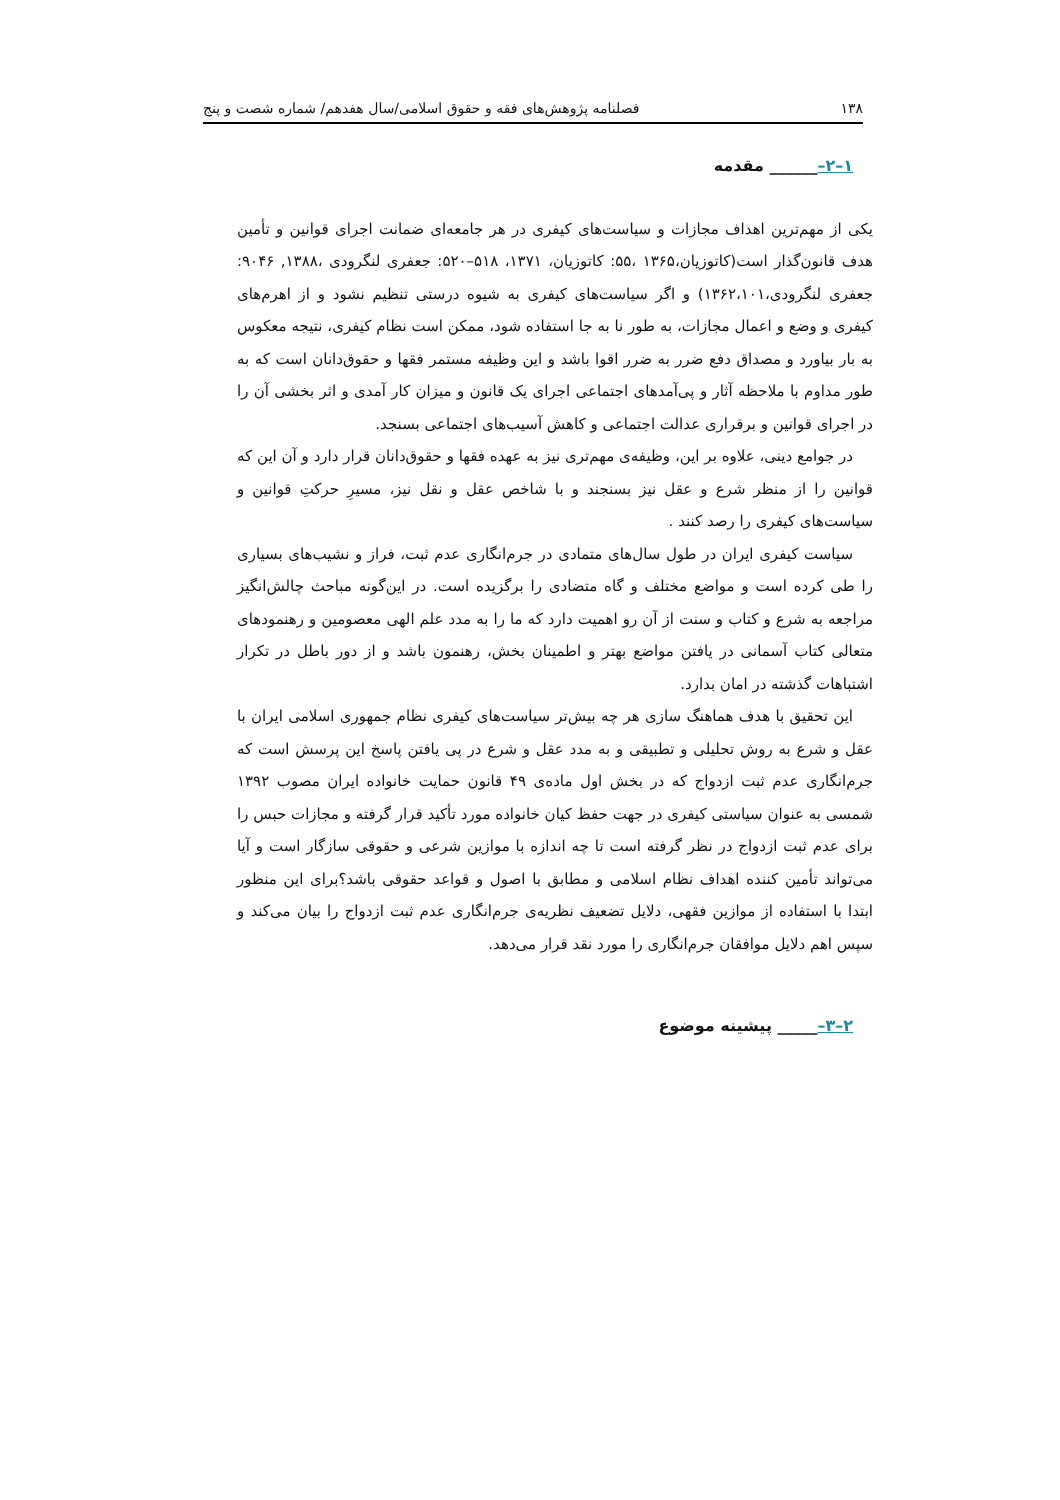۱۳۸ فصلنامه پژوهش‌های فقه و حقوق اسلامی/سال هفدهم/ شماره شصت و پنج
۱–۲–______ مقدمه
یکی از مهم‌ترین اهداف مجازات و سیاست‌های کیفری در هر جامعه‌ای ضمانت اجرای قوانین و تأمین هدف قانون‌گذار است(کاتوزیان،۱۳۶۵ ،۵۵: کاتوزیان، ۱۳۷۱، ۵۱۸–۵۲۰: جعفری لنگرودی ،۱۳۸۸, ۹۰۴۶: جعفری لنگرودی،۱۳۶۲،۱۰۱) و اگر سیاست‌های کیفری به شیوه درستی تنظیم نشود و از اهرم‌های کیفری و وضع و اعمال مجازات، به طور نا به جا استفاده شود، ممکن است نظام کیفری، نتیجه معکوس به بار بیاورد و مصداق دفع ضرر به ضرر اقوا باشد و این وظیفه مستمر فقها و حقوق‌دانان است که به طور مداوم با ملاحظه آثار و پی‌آمدهای اجتماعی اجرای یک قانون و میزان کار آمدی و اثر بخشی آن را در اجرای قوانین و برقراری عدالت اجتماعی و کاهش آسیب‌های اجتماعی بسنجد.
در جوامع دینی، علاوه بر این، وظیفه‌ی مهم‌تری نیز به عهده فقها و حقوق‌دانان قرار دارد و آن این که قوانین را از منظر شرع و عقل نیز بسنجند و با شاخص عقل و نقل نیز، مسیرِ حرکتِ قوانین و سیاست‌های کیفری را رصد کنند .
سیاست کیفری ایران در طول سال‌های متمادی در جرم‌انگاری عدم ثبت، فراز و نشیب‌های بسیاری را طی کرده است و مواضع مختلف و گاه متضادی را برگزیده است. در این‌گونه مباحث چالش‌انگیز مراجعه به شرع و کتاب و سنت از آن رو اهمیت دارد که ما را به مدد علم الهی معصومین و رهنمودهای متعالی کتاب آسمانی در یافتن مواضع بهتر و اطمینان بخش، رهنمون باشد و از دور باطل در تکرار اشتباهات گذشته در امان بدارد.
این تحقیق با هدف هماهنگ سازی هر چه بیش‌تر سیاست‌های کیفری نظام جمهوری اسلامی ایران با عقل و شرع به روش تحلیلی و تطبیقی و به مدد عقل و شرع در پی یافتن پاسخ این پرسش است که جرم‌انگاری عدم ثبت ازدواج که در بخش اول ماده‌ی ۴۹ قانون حمایت خانواده ایران مصوب ۱۳۹۲ شمسی به عنوان سیاستی کیفری در جهت حفظ کیان خانواده مورد تأکید قرار گرفته و مجازات حبس را برای عدم ثبت ازدواج در نظر گرفته است تا چه اندازه با موازین شرعی و حقوقی سازگار است و آیا می‌تواند تأمین کننده اهداف نظام اسلامی و مطابق با اصول و قواعد حقوقی باشد؟برای این منظور ابتدا با استفاده از موازین فقهی، دلایل تضعیف نظریه‌ی جرم‌انگاری عدم ثبت ازدواج را بیان می‌کند و سپس اهم دلایل موافقان جرم‌انگاری را مورد نقد قرار می‌دهد.
۲–۳–_____ پیشینه موضوع